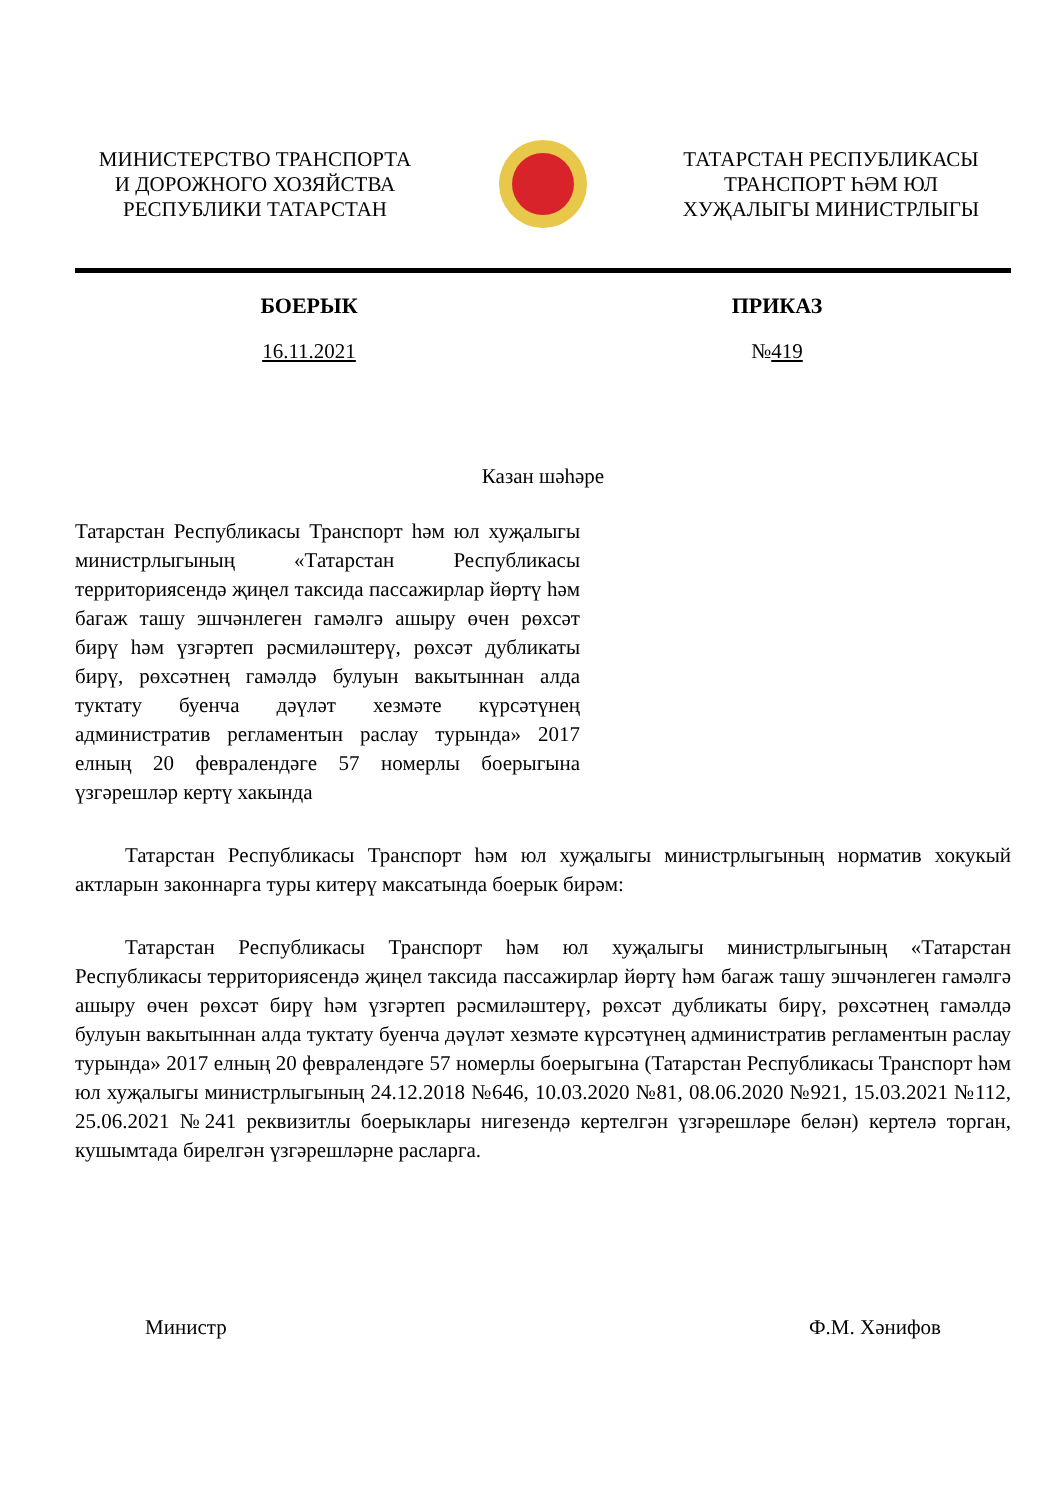МИНИСТЕРСТВО ТРАНСПОРТА
И ДОРОЖНОГО ХОЗЯЙСТВА
РЕСПУБЛИКИ ТАТАРСТАН
ТАТАРСТАН РЕСПУБЛИКАСЫ
ТРАНСПОРТ ҺӘМ ЮЛ
ХУҖАЛЫГЫ МИНИСТРЛЫГЫ
БОЕРЫК ПРИКАЗ
16.11.2021 №419
Казан шәһәре
Татарстан Республикасы Транспорт һәм юл хуҗалыгы министрлыгының «Татарстан Республикасы территориясендә җиңел таксида пассажирлар йөртү һәм багаж ташу эшчәнлеген гамәлгә ашыру өчен рөхсәт бирү һәм үзгәртеп рәсмиләштерү, рөхсәт дубликаты бирү, рөхсәтнең гамәлдә булуын вакытыннан алда туктату буенча дәүләт хезмәте күрсәтүнең административ регламентын раслау турында» 2017 елның 20 февралендәге 57 номерлы боерыгына үзгәрешләр кертү хакында
Татарстан Республикасы Транспорт һәм юл хуҗалыгы министрлыгының норматив хокукый актларын законнарга туры китерү максатында боерык бирәм:
Татарстан Республикасы Транспорт һәм юл хуҗалыгы министрлыгының «Татарстан Республикасы территориясендә җиңел таксида пассажирлар йөртү һәм багаж ташу эшчәнлеген гамәлгә ашыру өчен рөхсәт бирү һәм үзгәртеп рәсмиләштерү, рөхсәт дубликаты бирү, рөхсәтнең гамәлдә булуын вакытыннан алда туктату буенча дәүләт хезмәте күрсәтүнең административ регламентын раслау турында» 2017 елның 20 февралендәге 57 номерлы боерыгына (Татарстан Республикасы Транспорт һәм юл хуҗалыгы министрлыгының 24.12.2018 №646, 10.03.2020 №81, 08.06.2020 №921, 15.03.2021 №112, 25.06.2021 №241 реквизитлы боерыклары нигезендә кертелгән үзгәрешләре белән) кертелә торган, кушымтада бирелгән үзгәрешләрне расларга.
Министр Ф.М. Хәнифов